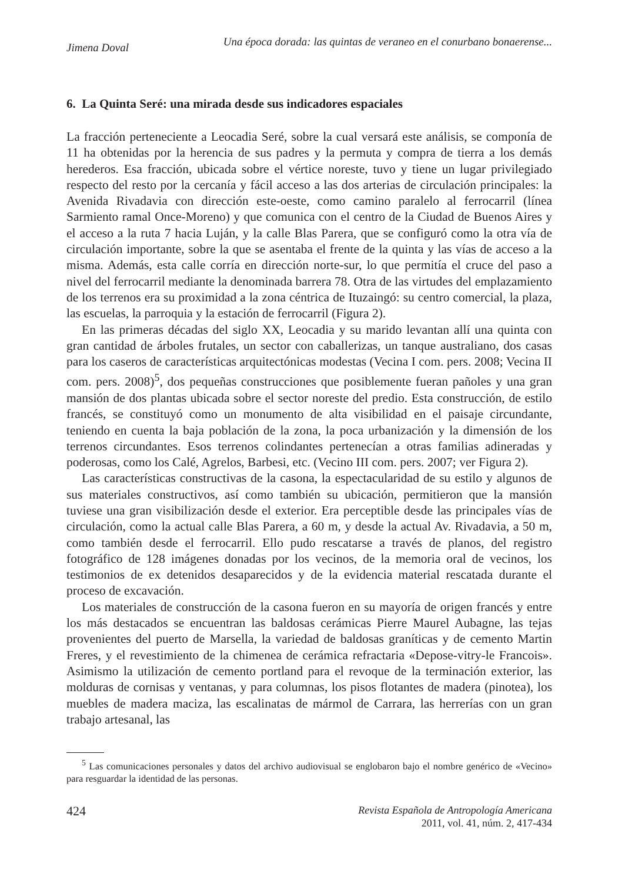Jimena Doval Una época dorada: las quintas de veraneo en el conurbano bonaerense...
6. La Quinta Seré: una mirada desde sus indicadores espaciales
La fracción perteneciente a Leocadia Seré, sobre la cual versará este análisis, se componía de 11 ha obtenidas por la herencia de sus padres y la permuta y compra de tierra a los demás herederos. Esa fracción, ubicada sobre el vértice noreste, tuvo y tiene un lugar privilegiado respecto del resto por la cercanía y fácil acceso a las dos arterias de circulación principales: la Avenida Rivadavia con dirección este-oeste, como camino paralelo al ferrocarril (línea Sarmiento ramal Once-Moreno) y que comunica con el centro de la Ciudad de Buenos Aires y el acceso a la ruta 7 hacia Luján, y la calle Blas Parera, que se configuró como la otra vía de circulación importante, sobre la que se asentaba el frente de la quinta y las vías de acceso a la misma. Además, esta calle corría en dirección norte-sur, lo que permitía el cruce del paso a nivel del ferrocarril mediante la denominada barrera 78. Otra de las virtudes del emplazamiento de los terrenos era su proximidad a la zona céntrica de Ituzaingó: su centro comercial, la plaza, las escuelas, la parroquia y la estación de ferrocarril (Figura 2).
En las primeras décadas del siglo XX, Leocadia y su marido levantan allí una quinta con gran cantidad de árboles frutales, un sector con caballerizas, un tanque australiano, dos casas para los caseros de características arquitectónicas modestas (Vecina I com. pers. 2008; Vecina II com. pers. 2008)<sup>5</sup>, dos pequeñas construcciones que posiblemente fueran pañoles y una gran mansión de dos plantas ubicada sobre el sector noreste del predio. Esta construcción, de estilo francés, se constituyó como un monumento de alta visibilidad en el paisaje circundante, teniendo en cuenta la baja población de la zona, la poca urbanización y la dimensión de los terrenos circundantes. Esos terrenos colindantes pertenecían a otras familias adineradas y poderosas, como los Calé, Agrelos, Barbesi, etc. (Vecino III com. pers. 2007; ver Figura 2).
Las características constructivas de la casona, la espectacularidad de su estilo y algunos de sus materiales constructivos, así como también su ubicación, permitieron que la mansión tuviese una gran visibilización desde el exterior. Era perceptible desde las principales vías de circulación, como la actual calle Blas Parera, a 60 m, y desde la actual Av. Rivadavia, a 50 m, como también desde el ferrocarril. Ello pudo rescatarse a través de planos, del registro fotográfico de 128 imágenes donadas por los vecinos, de la memoria oral de vecinos, los testimonios de ex detenidos desaparecidos y de la evidencia material rescatada durante el proceso de excavación.
Los materiales de construcción de la casona fueron en su mayoría de origen francés y entre los más destacados se encuentran las baldosas cerámicas Pierre Maurel Aubagne, las tejas provenientes del puerto de Marsella, la variedad de baldosas graníticas y de cemento Martin Freres, y el revestimiento de la chimenea de cerámica refractaria «Depose-vitry-le Francois». Asimismo la utilización de cemento portland para el revoque de la terminación exterior, las molduras de cornisas y ventanas, y para columnas, los pisos flotantes de madera (pinotea), los muebles de madera maciza, las escalinatas de mármol de Carrara, las herrerías con un gran trabajo artesanal, las
<sup>5</sup> Las comunicaciones personales y datos del archivo audiovisual se englobaron bajo el nombre genérico de «Vecino» para resguardar la identidad de las personas.
424
Revista Española de Antropología Americana
2011, vol. 41, núm. 2, 417-434